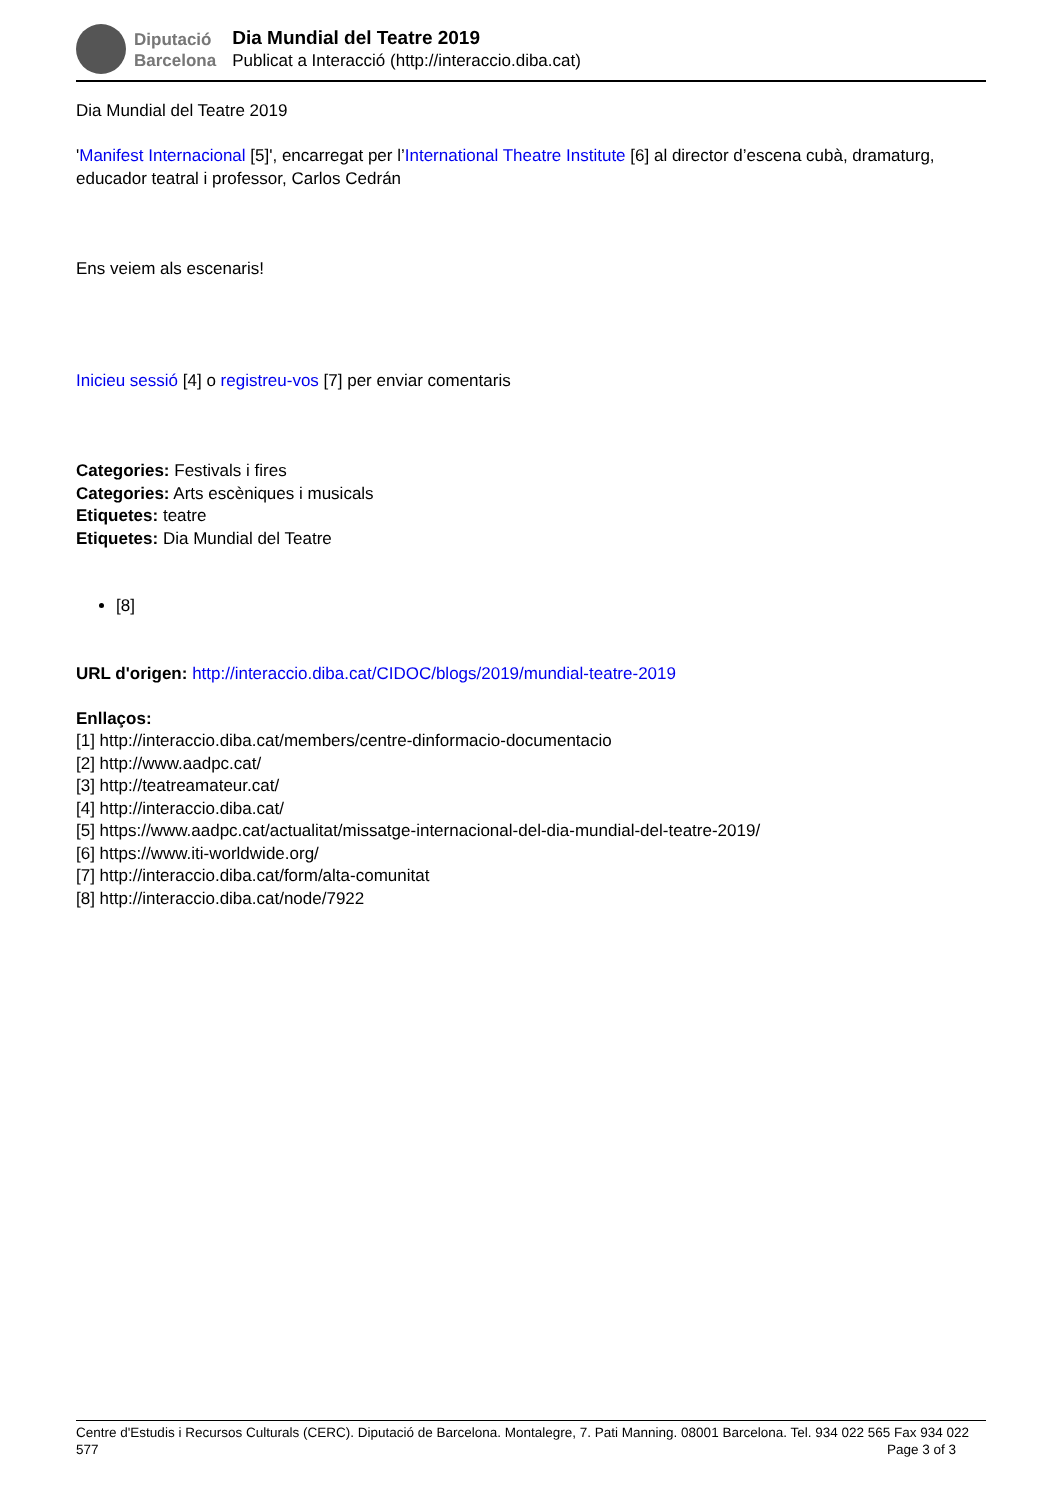Diputació
Barcelona
Dia Mundial del Teatre 2019
Publicat a Interacció (http://interaccio.diba.cat)
Dia Mundial del Teatre 2019
'Manifest Internacional [5]', encarregat per l’International Theatre Institute [6] al director d’escena cubà, dramaturg, educador teatral i professor, Carlos Cedrán
Ens veiem als escenaris!
Inicieu sessió [4] o registreu-vos [7] per enviar comentaris
Categories: Festivals i fires
Categories: Arts escèniques i musicals
Etiquetes: teatre
Etiquetes: Dia Mundial del Teatre
[8]
URL d'origen: http://interaccio.diba.cat/CIDOC/blogs/2019/mundial-teatre-2019
Enllaços:
[1] http://interaccio.diba.cat/members/centre-dinformacio-documentacio
[2] http://www.aadpc.cat/
[3] http://teatreamateur.cat/
[4] http://interaccio.diba.cat/
[5] https://www.aadpc.cat/actualitat/missatge-internacional-del-dia-mundial-del-teatre-2019/
[6] https://www.iti-worldwide.org/
[7] http://interaccio.diba.cat/form/alta-comunitat
[8] http://interaccio.diba.cat/node/7922
Centre d'Estudis i Recursos Culturals (CERC). Diputació de Barcelona. Montalegre, 7. Pati Manning. 08001 Barcelona. Tel. 934 022 565 Fax 934 022 577 Page 3 of 3